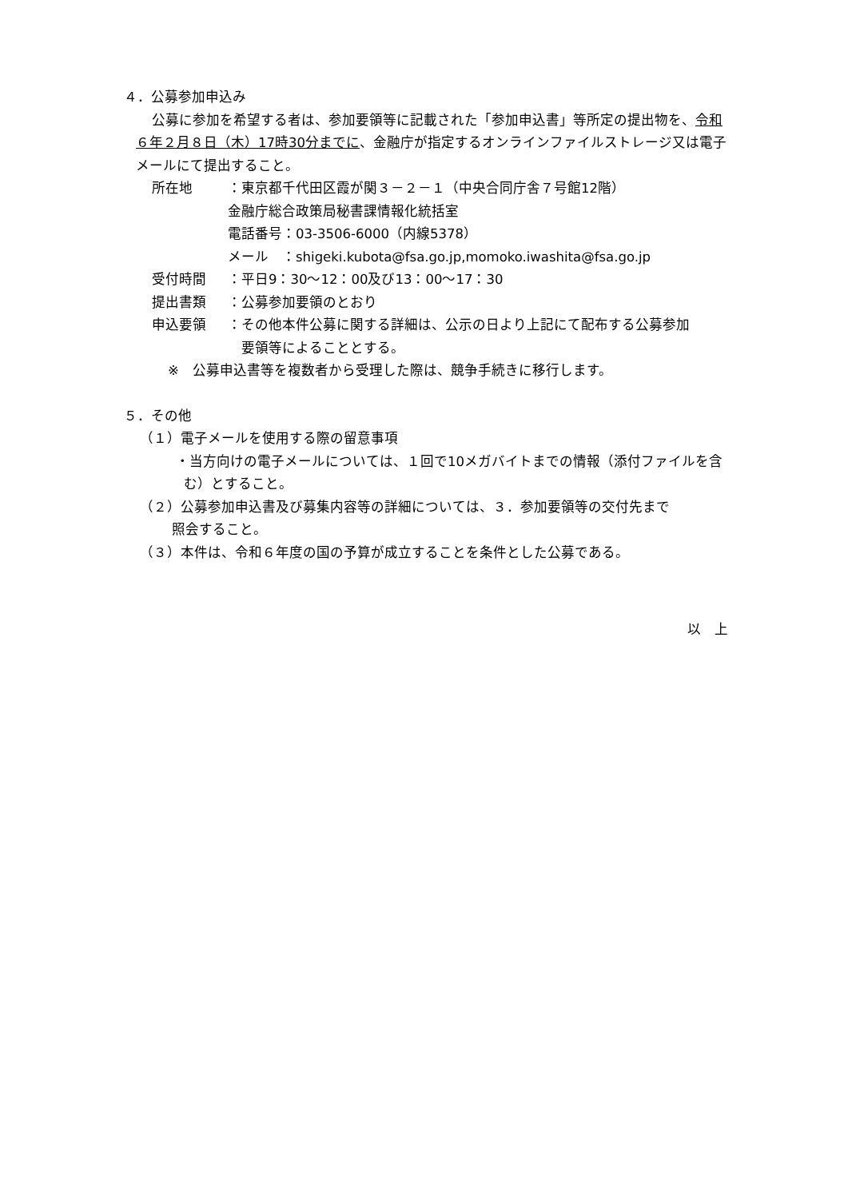４．公募参加申込み
公募に参加を希望する者は、参加要領等に記載された「参加申込書」等所定の提出物を、令和６年２月８日（木）17時30分までに、金融庁が指定するオンラインファイルストレージ又は電子メールにて提出すること。
所在地　：東京都千代田区霞が関３－２－１（中央合同庁舎７号館12階）
金融庁総合政策局秘書課情報化統括室
電話番号：03-3506-6000（内線5378）
メール　：shigeki.kubota@fsa.go.jp,momoko.iwashita@fsa.go.jp
受付時間 ：平日9：30～12：00及び13：00～17：30
提出書類 ：公募参加要領のとおり
申込要領 ：その他本件公募に関する詳細は、公示の日より上記にて配布する公募参加
　要領等によることとする。
※　公募申込書等を複数者から受理した際は、競争手続きに移行します。
５．その他
（１）電子メールを使用する際の留意事項
・当方向けの電子メールについては、１回で10メガバイトまでの情報（添付ファイルを含む）とすること。
（２）公募参加申込書及び募集内容等の詳細については、３．参加要領等の交付先まで
照会すること。
（３）本件は、令和６年度の国の予算が成立することを条件とした公募である。
以　上